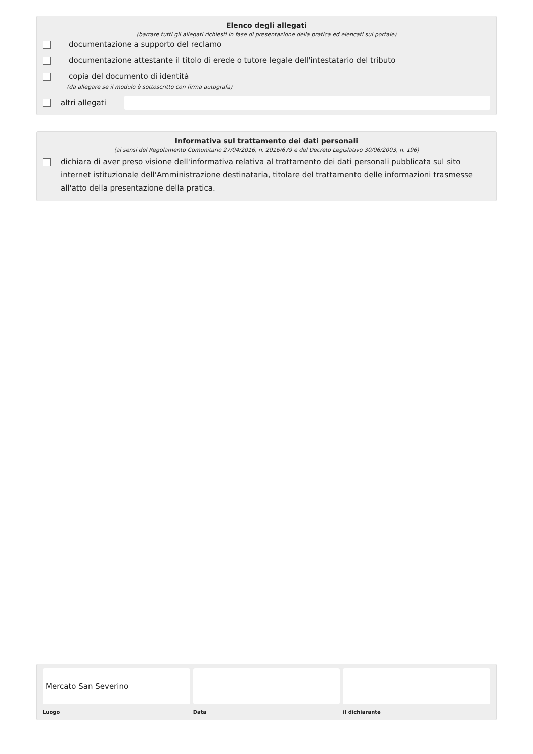Elenco degli allegati
(barrare tutti gli allegati richiesti in fase di presentazione della pratica ed elencati sul portale)
documentazione a supporto del reclamo
documentazione attestante il titolo di erede o tutore legale dell'intestatario del tributo
copia del documento di identità
(da allegare se il modulo è sottoscritto con firma autografa)
altri allegati
Informativa sul trattamento dei dati personali
(ai sensi del Regolamento Comunitario 27/04/2016, n. 2016/679 e del Decreto Legislativo 30/06/2003, n. 196)
dichiara di aver preso visione dell'informativa relativa al trattamento dei dati personali pubblicata sul sito internet istituzionale dell'Amministrazione destinataria, titolare del trattamento delle informazioni trasmesse all'atto della presentazione della pratica.
Mercato San Severino
Luogo
Data il dichiarante